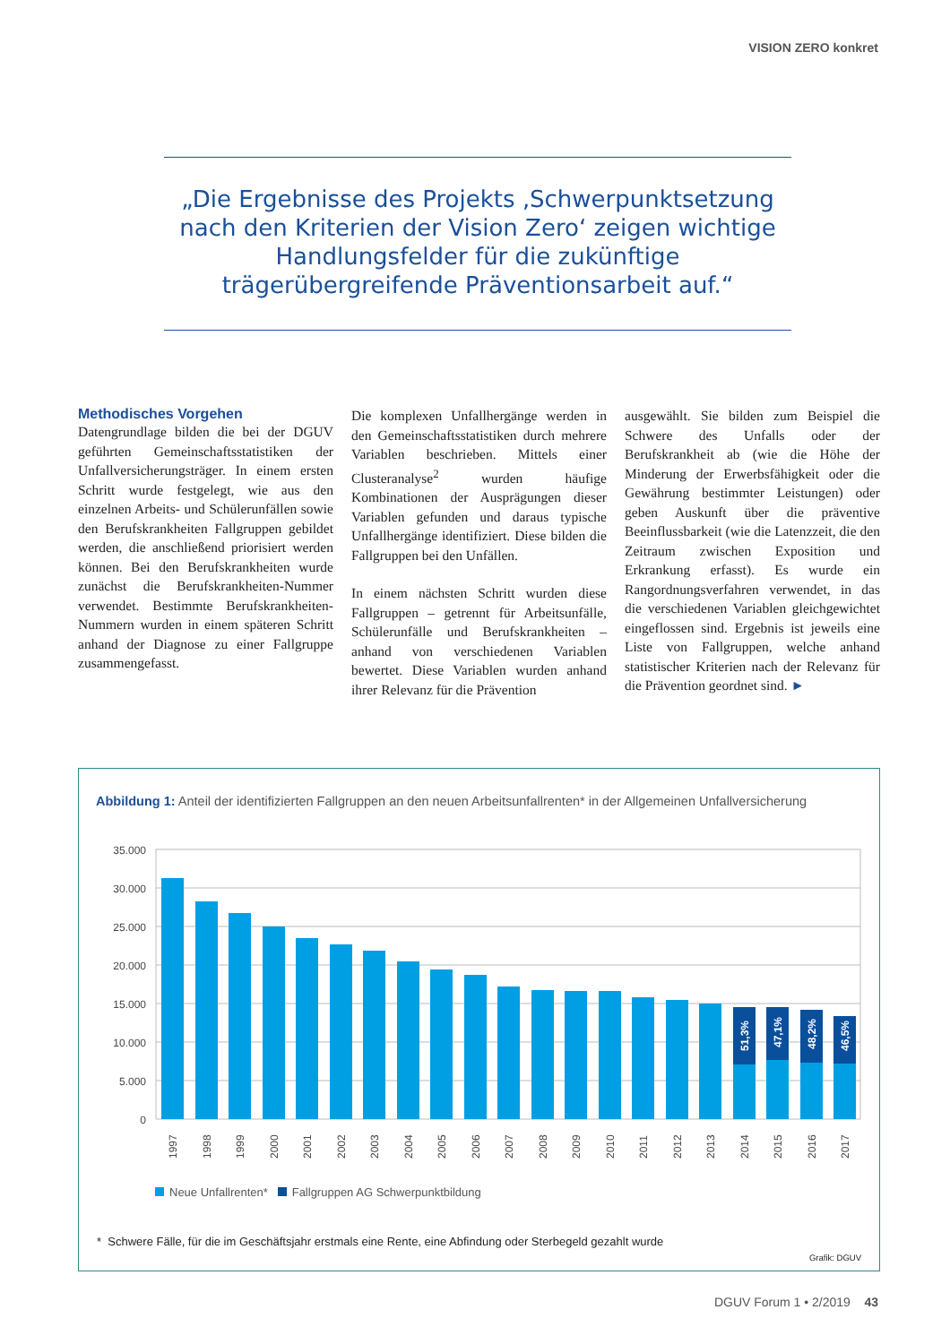VISION ZERO konkret
„Die Ergebnisse des Projekts ‚Schwerpunktsetzung nach den Kriterien der Vision Zero‘ zeigen wichtige Handlungsfelder für die zukünftige trägerübergreifende Präventionsarbeit auf.“
Methodisches Vorgehen
Datengrundlage bilden die bei der DGUV geführten Gemeinschaftsstatistiken der Unfallversicherungsträger. In einem ersten Schritt wurde festgelegt, wie aus den einzelnen Arbeits- und Schülerunfällen sowie den Berufskrankheiten Fallgruppen gebildet werden, die anschließend priorisiert werden können. Bei den Berufskrankheiten wurde zunächst die Berufskrankheiten-Nummer verwendet. Bestimmte Berufskrankheiten-Nummern wurden in einem späteren Schritt anhand der Diagnose zu einer Fallgruppe zusammengefasst.
Die komplexen Unfallhergänge werden in den Gemeinschaftsstatistiken durch mehrere Variablen beschrieben. Mittels einer Clusteranalyse<sup>2</sup> wurden häufige Kombinationen der Ausprägungen dieser Variablen gefunden und daraus typische Unfallhergänge identifiziert. Diese bilden die Fallgruppen bei den Unfällen.
In einem nächsten Schritt wurden diese Fallgruppen – getrennt für Arbeitsunfälle, Schülerunfälle und Berufskrankheiten – anhand von verschiedenen Variablen bewertet. Diese Variablen wurden anhand ihrer Relevanz für die Prävention
ausgewählt. Sie bilden zum Beispiel die Schwere des Unfalls oder der Berufskrankheit ab (wie die Höhe der Minderung der Erwerbsfähigkeit oder die Gewährung bestimmter Leistungen) oder geben Auskunft über die präventive Beeinflussbarkeit (wie die Latenzzeit, die den Zeitraum zwischen Exposition und Erkrankung erfasst). Es wurde ein Rangordnungsverfahren verwendet, in das die verschiedenen Variablen gleichgewichtet eingeflossen sind. Ergebnis ist jeweils eine Liste von Fallgruppen, welche anhand statistischer Kriterien nach der Relevanz für die Prävention geordnet sind. ►
Abbildung 1: Anteil der identifizierten Fallgruppen an den neuen Arbeitsunfallrenten* in der Allgemeinen Unfallversicherung
35.000
30.000
25.000
20.000
15.000
10.000
5.000
0
51,3%
47,1%
48,2%
46,5%
1997
1998
1999
2000
2001
2002
2003
2004
2005
2006
2007
2008
2009
2010
2011
2012
2013
2014
2015
2016
2017
Neue Unfallrenten* Fallgruppen AG Schwerpunktbildung
* Schwere Fälle, für die im Geschäftsjahr erstmals eine Rente, eine Abfindung oder Sterbegeld gezahlt wurde
Grafik: DGUV
DGUV Forum 1 • 2/2019 43